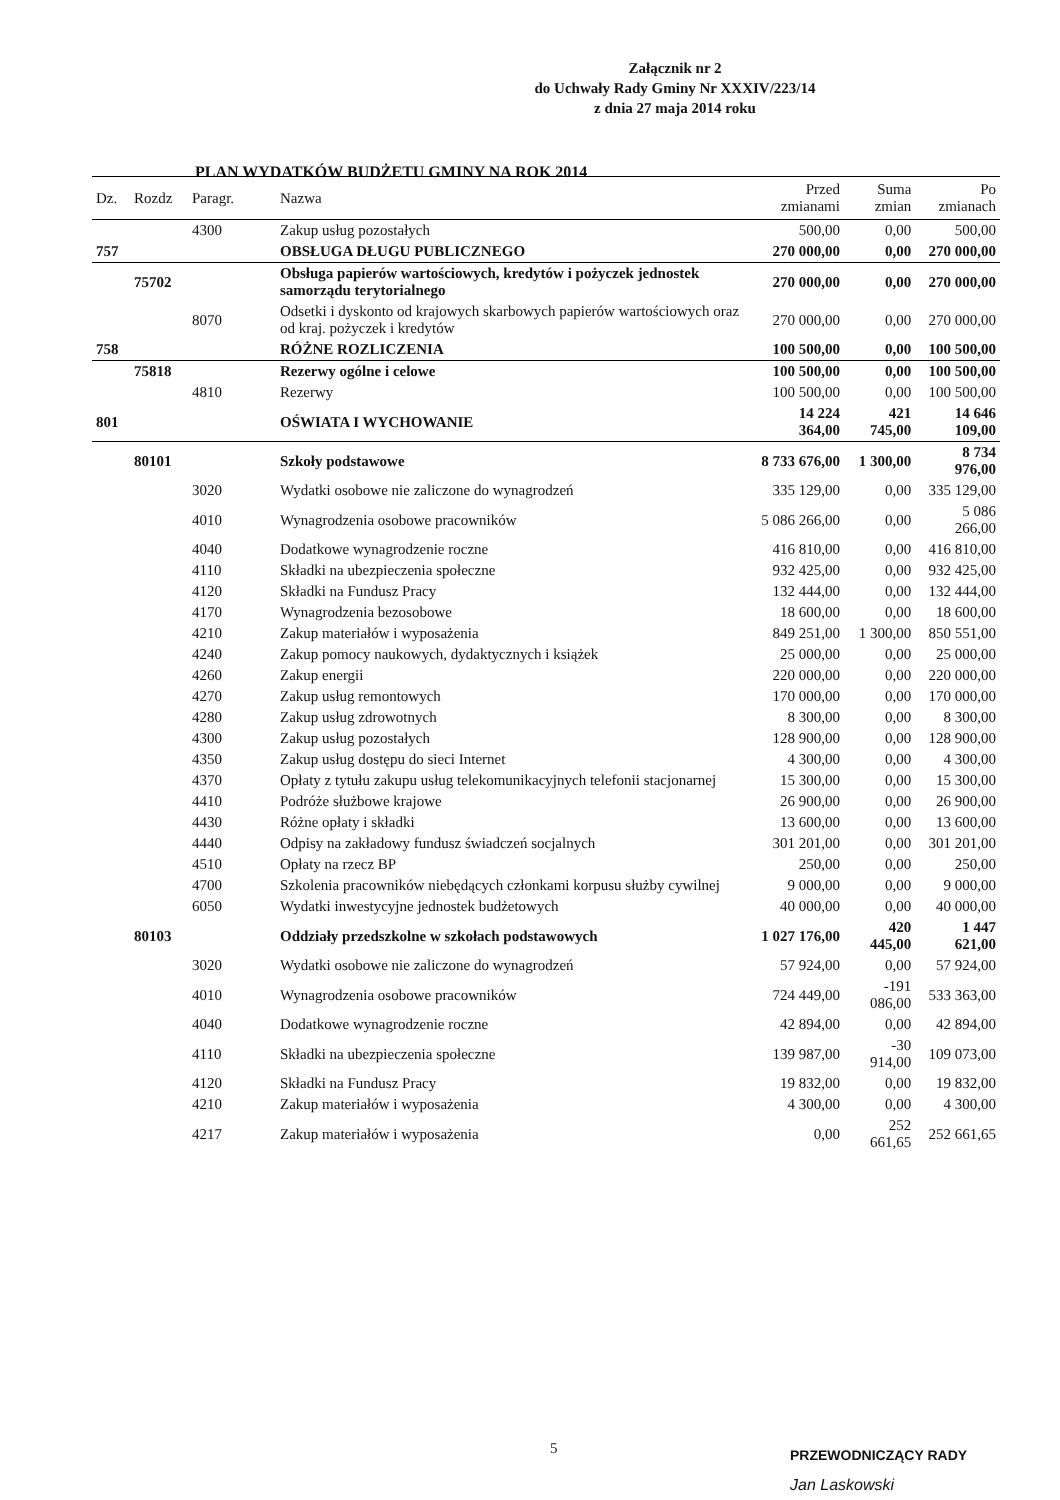Załącznik nr 2
do Uchwały Rady Gminy Nr XXXIV/223/14
z dnia 27 maja 2014 roku
PLAN WYDATKÓW BUDŻETU GMINY NA ROK 2014
| Dz. | Rozdz | Paragr. | Nazwa | Przed zmianami | Suma zmian | Po zmianach |
| --- | --- | --- | --- | --- | --- | --- |
| | | 4300 | Zakup usług pozostałych | 500,00 | 0,00 | 500,00 |
| 757 | | | OBSŁUGA DŁUGU PUBLICZNEGO | 270 000,00 | 0,00 | 270 000,00 |
| | 75702 | | Obsługa papierów wartościowych, kredytów i pożyczek jednostek samorządu terytorialnego | 270 000,00 | 0,00 | 270 000,00 |
| | | 8070 | Odsetki i dyskonto od krajowych skarbowych papierów wartościowych oraz od kraj. pożyczek i kredytów | 270 000,00 | 0,00 | 270 000,00 |
| 758 | | | RÓŻNE ROZLICZENIA | 100 500,00 | 0,00 | 100 500,00 |
| | 75818 | | Rezerwy ogólne i celowe | 100 500,00 | 0,00 | 100 500,00 |
| | | 4810 | Rezerwy | 100 500,00 | 0,00 | 100 500,00 |
| 801 | | | OŚWIATA I WYCHOWANIE | 14 224 364,00 | 421 745,00 | 14 646 109,00 |
| | 80101 | | Szkoły podstawowe | 8 733 676,00 | 1 300,00 | 8 734 976,00 |
| | | 3020 | Wydatki osobowe nie zaliczone do wynagrodzeń | 335 129,00 | 0,00 | 335 129,00 |
| | | 4010 | Wynagrodzenia osobowe pracowników | 5 086 266,00 | 0,00 | 5 086 266,00 |
| | | 4040 | Dodatkowe wynagrodzenie roczne | 416 810,00 | 0,00 | 416 810,00 |
| | | 4110 | Składki na ubezpieczenia społeczne | 932 425,00 | 0,00 | 932 425,00 |
| | | 4120 | Składki na Fundusz Pracy | 132 444,00 | 0,00 | 132 444,00 |
| | | 4170 | Wynagrodzenia bezosobowe | 18 600,00 | 0,00 | 18 600,00 |
| | | 4210 | Zakup materiałów i wyposażenia | 849 251,00 | 1 300,00 | 850 551,00 |
| | | 4240 | Zakup pomocy naukowych, dydaktycznych i książek | 25 000,00 | 0,00 | 25 000,00 |
| | | 4260 | Zakup energii | 220 000,00 | 0,00 | 220 000,00 |
| | | 4270 | Zakup usług remontowych | 170 000,00 | 0,00 | 170 000,00 |
| | | 4280 | Zakup usług zdrowotnych | 8 300,00 | 0,00 | 8 300,00 |
| | | 4300 | Zakup usług pozostałych | 128 900,00 | 0,00 | 128 900,00 |
| | | 4350 | Zakup usług dostępu do sieci Internet | 4 300,00 | 0,00 | 4 300,00 |
| | | 4370 | Opłaty z tytułu zakupu usług telekomunikacyjnych telefonii stacjonarnej | 15 300,00 | 0,00 | 15 300,00 |
| | | 4410 | Podróże służbowe krajowe | 26 900,00 | 0,00 | 26 900,00 |
| | | 4430 | Różne opłaty i składki | 13 600,00 | 0,00 | 13 600,00 |
| | | 4440 | Odpisy na zakładowy fundusz świadczeń socjalnych | 301 201,00 | 0,00 | 301 201,00 |
| | | 4510 | Opłaty na rzecz BP | 250,00 | 0,00 | 250,00 |
| | | 4700 | Szkolenia pracowników niebędących członkami korpusu służby cywilnej | 9 000,00 | 0,00 | 9 000,00 |
| | | 6050 | Wydatki inwestycyjne jednostek budżetowych | 40 000,00 | 0,00 | 40 000,00 |
| | 80103 | | Oddziały przedszkolne w szkołach podstawowych | 1 027 176,00 | 420 445,00 | 1 447 621,00 |
| | | 3020 | Wydatki osobowe nie zaliczone do wynagrodzeń | 57 924,00 | 0,00 | 57 924,00 |
| | | 4010 | Wynagrodzenia osobowe pracowników | 724 449,00 | -191 086,00 | 533 363,00 |
| | | 4040 | Dodatkowe wynagrodzenie roczne | 42 894,00 | 0,00 | 42 894,00 |
| | | 4110 | Składki na ubezpieczenia społeczne | 139 987,00 | -30 914,00 | 109 073,00 |
| | | 4120 | Składki na Fundusz Pracy | 19 832,00 | 0,00 | 19 832,00 |
| | | 4210 | Zakup materiałów i wyposażenia | 4 300,00 | 0,00 | 4 300,00 |
| | | 4217 | Zakup materiałów i wyposażenia | 0,00 | 252 661,65 | 252 661,65 |
5
PRZEWODNICZĄCY RADY
Jan Laskowski